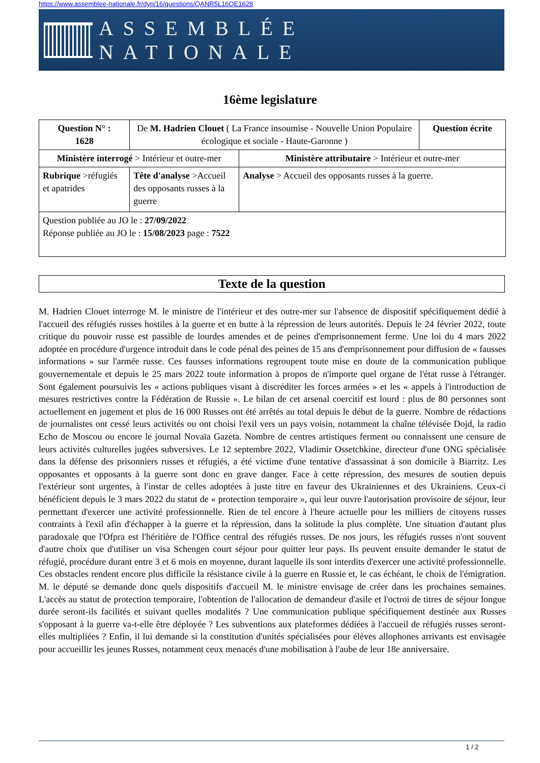https://www.assemblee-nationale.fr/dyn/16/questions/QANR5L16QE1628
ASSEMBLÉE NATIONALE
16ème legislature
| Question N° : 1628 | De M. Hadrien Clouet ( La France insoumise - Nouvelle Union Populaire écologique et sociale - Haute-Garonne ) | | Question écrite |
| Ministère interrogé > Intérieur et outre-mer | | Ministère attributaire > Intérieur et outre-mer | |
| Rubrique >réfugiés et apatrides | Tête d'analyse >Accueil des opposants russes à la guerre | Analyse > Accueil des opposants russes à la guerre. | |
| Question publiée au JO le : 27/09/2022 Réponse publiée au JO le : 15/08/2023 page : 7522 | | | |
Texte de la question
M. Hadrien Clouet interroge M. le ministre de l'intérieur et des outre-mer sur l'absence de dispositif spécifiquement dédié à l'accueil des réfugiés russes hostiles à la guerre et en butte à la répression de leurs autorités. Depuis le 24 février 2022, toute critique du pouvoir russe est passible de lourdes amendes et de peines d'emprisonnement ferme. Une loi du 4 mars 2022 adoptée en procédure d'urgence introduit dans le code pénal des peines de 15 ans d'emprisonnement pour diffusion de « fausses informations » sur l'armée russe. Ces fausses informations regroupent toute mise en doute de la communication publique gouvernementale et depuis le 25 mars 2022 toute information à propos de n'importe quel organe de l'état russe à l'étranger. Sont également poursuivis les « actions publiques visant à discréditer les forces armées » et les « appels à l'introduction de mesures restrictives contre la Fédération de Russie ». Le bilan de cet arsenal coercitif est lourd : plus de 80 personnes sont actuellement en jugement et plus de 16 000 Russes ont été arrêtés au total depuis le début de la guerre. Nombre de rédactions de journalistes ont cessé leurs activités ou ont choisi l'exil vers un pays voisin, notamment la chaîne télévisée Dojd, la radio Echo de Moscou ou encore le journal Novaïa Gazeta. Nombre de centres artistiques ferment ou connaissent une censure de leurs activités culturelles jugées subversives. Le 12 septembre 2022, Vladimir Ossetchkine, directeur d'une ONG spécialisée dans la défense des prisonniers russes et réfugiés, a été victime d'une tentative d'assassinat à son domicile à Biarritz. Les opposantes et opposants à la guerre sont donc en grave danger. Face à cette répression, des mesures de soutien depuis l'extérieur sont urgentes, à l'instar de celles adoptées à juste titre en faveur des Ukrainiennes et des Ukrainiens. Ceux-ci bénéficient depuis le 3 mars 2022 du statut de « protection temporaire », qui leur ouvre l'autorisation provisoire de séjour, leur permettant d'exercer une activité professionnelle. Rien de tel encore à l'heure actuelle pour les milliers de citoyens russes contraints à l'exil afin d'échapper à la guerre et la répression, dans la solitude la plus complète. Une situation d'autant plus paradoxale que l'Ofpra est l'héritière de l'Office central des réfugiés russes. De nos jours, les réfugiés russes n'ont souvent d'autre choix que d'utiliser un visa Schengen court séjour pour quitter leur pays. Ils peuvent ensuite demander le statut de réfugié, procédure durant entre 3 et 6 mois en moyenne, durant laquelle ils sont interdits d'exercer une activité professionnelle. Ces obstacles rendent encore plus difficile la résistance civile à la guerre en Russie et, le cas échéant, le choix de l'émigration. M. le député se demande donc quels dispositifs d'accueil M. le ministre envisage de créer dans les prochaines semaines. L'accès au statut de protection temporaire, l'obtention de l'allocation de demandeur d'asile et l'octroi de titres de séjour longue durée seront-ils facilités et suivant quelles modalités ? Une communication publique spécifiquement destinée aux Russes s'opposant à la guerre va-t-elle être déployée ? Les subventions aux plateformes dédiées à l'accueil de réfugiés russes seront-elles multipliées ? Enfin, il lui demande si la constitution d'unités spécialisées pour élèves allophones arrivants est envisagée pour accueillir les jeunes Russes, notamment ceux menacés d'une mobilisation à l'aube de leur 18e anniversaire.
1 / 2